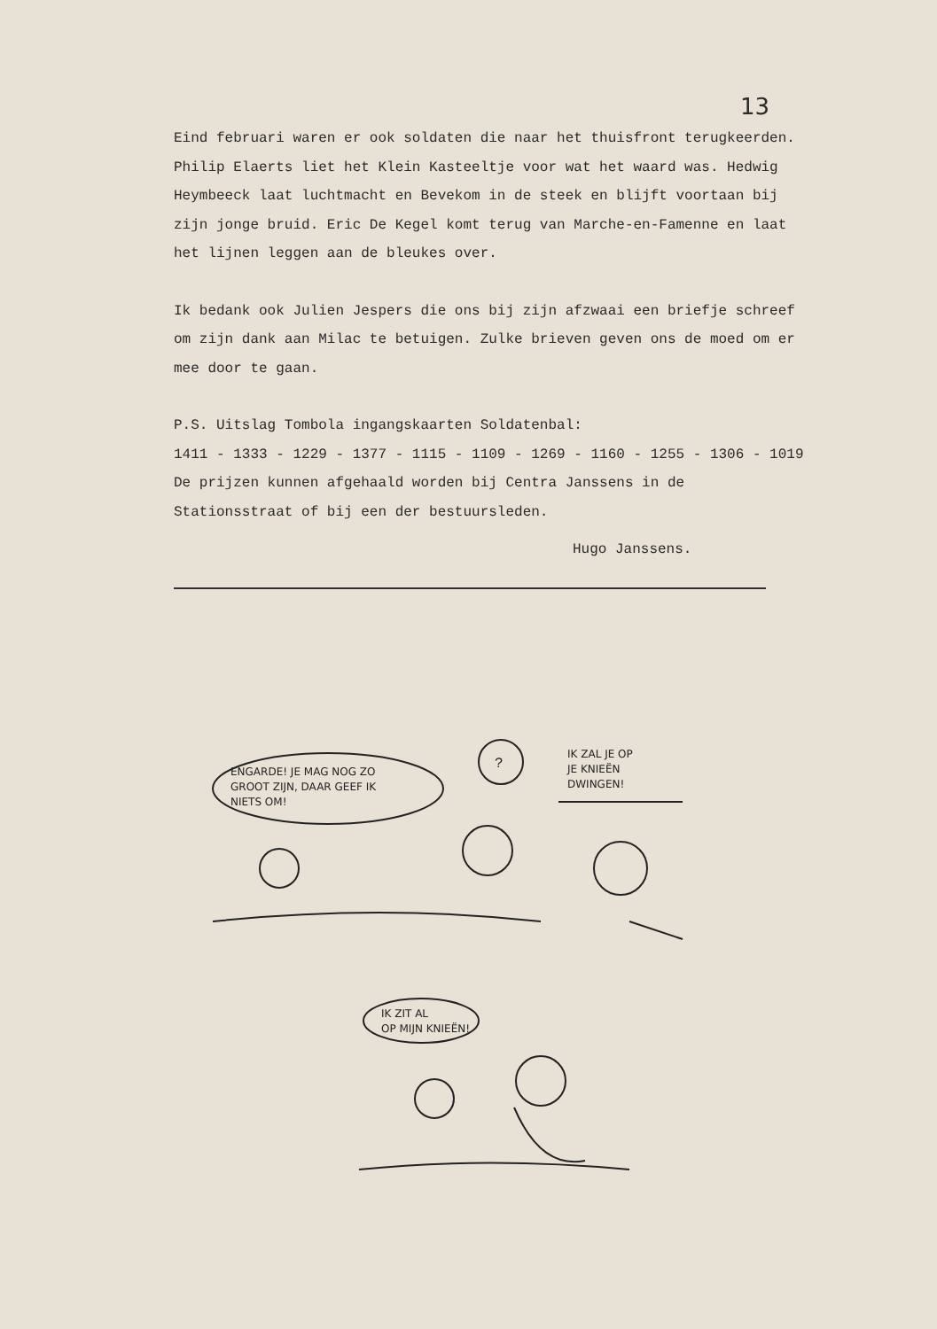13
Eind februari waren er ook soldaten die naar het thuisfront terug­keerden. Philip Elaerts liet het Klein Kasteeltje voor wat het waard was. Hedwig Heymbeeck laat luchtmacht en Bevekom in de steek en blijft voortaan bij zijn jonge bruid. Eric De Kegel komt terug van Marche-en-Famenne en laat het lijnen leggen aan de bleukes over.
Ik bedank ook Julien Jespers die ons bij zijn afzwaai een briefje schreef om zijn dank aan Milac te betuigen. Zulke brieven geven ons de moed om er mee door te gaan.
P.S. Uitslag Tombola ingangskaarten Soldatenbal:
1411 - 1333 - 1229 - 1377 - 1115 - 1109 - 1269 - 1160 - 1255 - 1306 - 1019
De prijzen kunnen afgehaald worden bij Centra Janssens in de Stationsstraat of bij een der bestuursleden.
Hugo Janssens.
ENGARDE! JE MAG NOG ZO
GROOT ZIJN, DAAR GEEF IK
NIETS OM!
?
IK ZAL JE OP
JE KNIEËN
DWINGEN!
IK ZIT AL
OP MIJN KNIEËN!